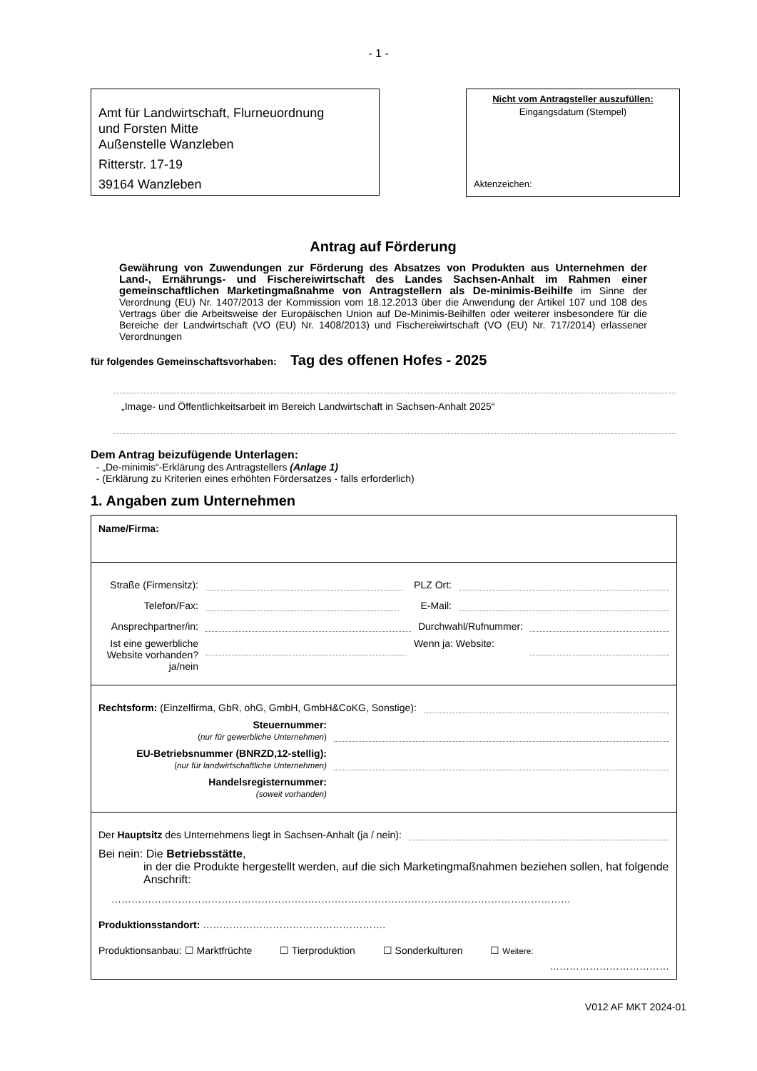- 1 -
Amt für Landwirtschaft, Flurneuordnung
und Forsten Mitte
Außenstelle Wanzleben
Ritterstr. 17-19
39164 Wanzleben
Nicht vom Antragsteller auszufüllen:
Eingangsdatum (Stempel)
Aktenzeichen:
Antrag auf Förderung
Gewährung von Zuwendungen zur Förderung des Absatzes von Produkten aus Unternehmen der Land-, Ernährungs- und Fischereiwirtschaft des Landes Sachsen-Anhalt im Rahmen einer gemeinschaftlichen Marketingmaßnahme von Antragstellern als De-minimis-Beihilfe im Sinne der Verordnung (EU) Nr. 1407/2013 der Kommission vom 18.12.2013 über die Anwendung der Artikel 107 und 108 des Vertrags über die Arbeitsweise der Europäischen Union auf De-Minimis-Beihilfen oder weiterer insbesondere für die Bereiche der Landwirtschaft (VO (EU) Nr. 1408/2013) und Fischereiwirtschaft (VO (EU) Nr. 717/2014) erlassener Verordnungen
für folgendes Gemeinschaftsvorhaben: Tag des offenen Hofes - 2025
„Image- und Öffentlichkeitsarbeit im Bereich Landwirtschaft in Sachsen-Anhalt 2025“
Dem Antrag beizufügende Unterlagen:
- „De-minimis“-Erklärung des Antragstellers (Anlage 1)
- (Erklärung zu Kriterien eines erhöhten Fördersatzes - falls erforderlich)
1. Angaben zum Unternehmen
Name/Firma:
Straße (Firmensitz): PLZ Ort:
Telefon/Fax: E-Mail:
Ansprechpartner/in: Durchwahl/Rufnummer:
Ist eine gewerbliche Website vorhanden? ja/nein Wenn ja: Website:
Rechtsform: (Einzelfirma, GbR, ohG, GmbH, GmbH&CoKG, Sonstige):
Steuernummer:
(nur für gewerbliche Unternehmen)
EU-Betriebsnummer (BNRZD,12-stellig):
(nur für landwirtschaftliche Unternehmen)
Handelsregisternummer:
(soweit vorhanden)
Der Hauptsitz des Unternehmens liegt in Sachsen-Anhalt (ja / nein):
Bei nein: Die Betriebsstätte,
in der die Produkte hergestellt werden, auf die sich Marketingmaßnahmen beziehen sollen, hat folgende Anschrift:
…………………………………………………………………………………………………………………………
Produktionsstandort: ……………………………………………….
Produktionsanbau: ☐ Marktfrüchte ☐ Tierproduktion ☐ Sonderkulturen ☐ Weitere:
………………………………
V012 AF MKT 2024-01